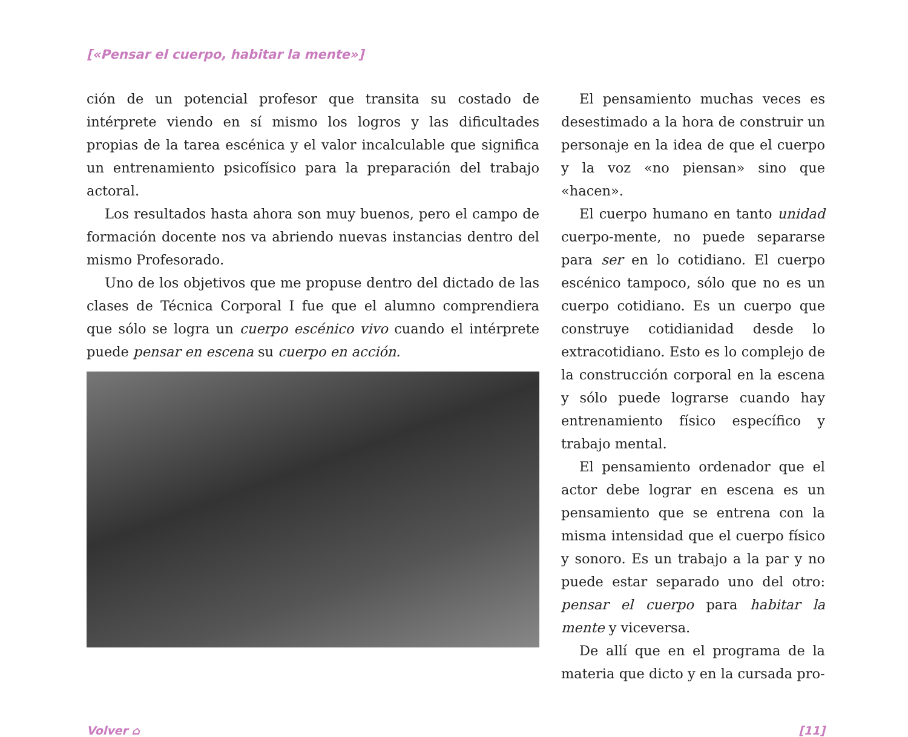[«Pensar el cuerpo, habitar la mente»]
ción de un potencial profesor que transita su costado de intérprete viendo en sí mismo los logros y las dificultades propias de la tarea escénica y el valor incalculable que significa un entrenamiento psicofísico para la preparación del trabajo actoral.
Los resultados hasta ahora son muy buenos, pero el campo de formación docente nos va abriendo nuevas instancias dentro del mismo Profesorado.
Uno de los objetivos que me propuse dentro del dictado de las clases de Técnica Corporal I fue que el alumno comprendiera que sólo se logra un cuerpo escénico vivo cuando el intérprete puede pensar en escena su cuerpo en acción.
El pensamiento muchas veces es desestimado a la hora de construir un personaje en la idea de que el cuerpo y la voz «no piensan» sino que «hacen».
El cuerpo humano en tanto unidad cuerpo-mente, no puede separarse para ser en lo cotidiano. El cuerpo escénico tampoco, sólo que no es un cuerpo cotidiano. Es un cuerpo que construye cotidianidad desde lo extracotidiano. Esto es lo complejo de la construcción corporal en la escena y sólo puede lograrse cuando hay entrenamiento físico específico y trabajo mental.
El pensamiento ordenador que el actor debe lograr en escena es un pensamiento que se entrena con la misma intensidad que el cuerpo físico y sonoro. Es un trabajo a la par y no puede estar separado uno del otro: pensar el cuerpo para habitar la mente y viceversa.
De allí que en el programa de la materia que dicto y en la cursada pro-
Volver ⌂ [11]